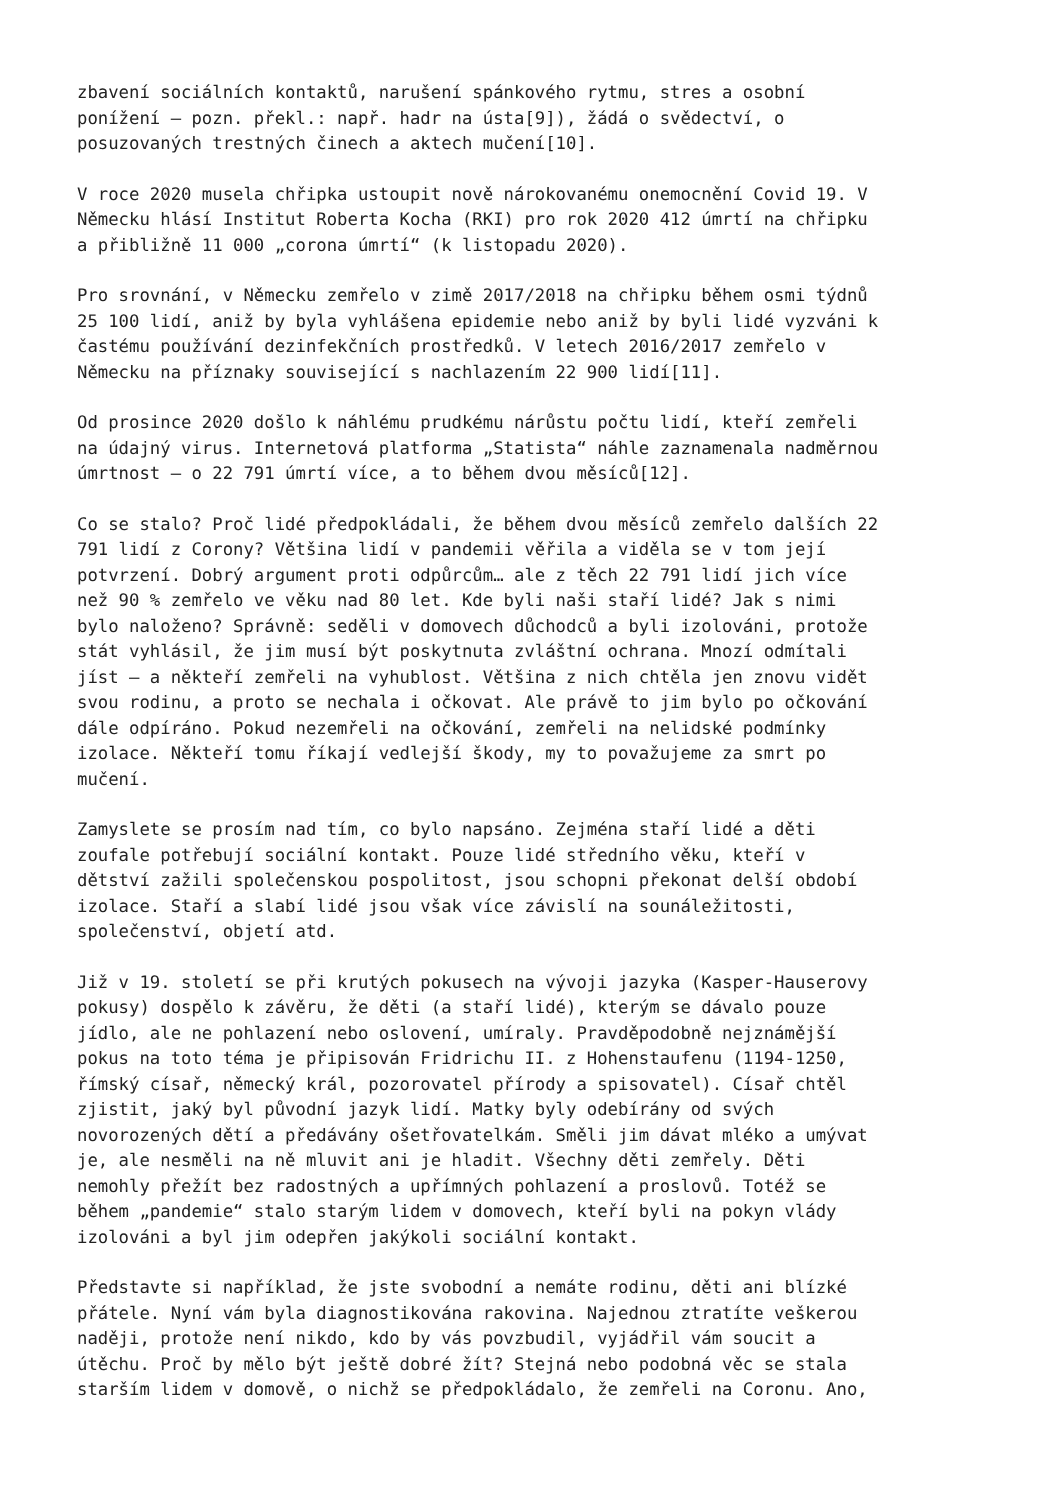zbavení sociálních kontaktů, narušení spánkového rytmu, stres a osobní ponížení – pozn. překl.: např. hadr na ústa[9]), žádá o svědectví, o posuzovaných trestných činech a aktech mučení[10].
V roce 2020 musela chřipka ustoupit nově nárokovanému onemocnění Covid 19. V Německu hlásí Institut Roberta Kocha (RKI) pro rok 2020 412 úmrtí na chřipku a přibližně 11 000 „corona úmrtí“ (k listopadu 2020).
Pro srovnání, v Německu zemřelo v zimě 2017/2018 na chřipku během osmi týdnů 25 100 lidí, aniž by byla vyhlášena epidemie nebo aniž by byli lidé vyzváni k častému používání dezinfekčních prostředků. V letech 2016/2017 zemřelo v Německu na příznaky související s nachlazením 22 900 lidí[11].
Od prosince 2020 došlo k náhlému prudkému nárůstu počtu lidí, kteří zemřeli na údajný virus. Internetová platforma „Statista“ náhle zaznamenala nadměrnou úmrtnost – o 22 791 úmrtí více, a to během dvou měsíců[12].
Co se stalo? Proč lidé předpokládali, že během dvou měsíců zemřelo dalších 22 791 lidí z Corony? Většina lidí v pandemii věřila a viděla se v tom její potvrzení. Dobrý argument proti odpůrcům… ale z těch 22 791 lidí jich více než 90 % zemřelo ve věku nad 80 let. Kde byli naši staří lidé? Jak s nimi bylo naloženo? Správně: seděli v domovech důchodců a byli izolováni, protože stát vyhlásil, že jim musí být poskytnuta zvláštní ochrana. Mnozí odmítali jíst – a někteří zemřeli na vyhublost. Většina z nich chtěla jen znovu vidět svou rodinu, a proto se nechala i očkovat. Ale právě to jim bylo po očkování dále odpíráno. Pokud nezemřeli na očkování, zemřeli na nelidské podmínky izolace. Někteří tomu říkají vedlejší škody, my to považujeme za smrt po mučení.
Zamyslete se prosím nad tím, co bylo napsáno. Zejména staří lidé a děti zoufale potřebují sociální kontakt. Pouze lidé středního věku, kteří v dětství zažili společenskou pospolitost, jsou schopni překonat delší období izolace. Staří a slabí lidé jsou však více závislí na sounáležitosti, společenství, objetí atd.
Již v 19. století se při krutých pokusech na vývoji jazyka (Kasper-Hauserovy pokusy) dospělo k závěru, že děti (a staří lidé), kterým se dávalo pouze jídlo, ale ne pohlazení nebo oslovení, umíraly. Pravděpodobně nejznámější pokus na toto téma je připisován Fridrichu II. z Hohenstaufenu (1194-1250, římský císař, německý král, pozorovatel přírody a spisovatel). Císař chtěl zjistit, jaký byl původní jazyk lidí. Matky byly odebírány od svých novorozených dětí a předávány ošetřovatelkám. Směli jim dávat mléko a umývat je, ale nesměli na ně mluvit ani je hladit. Všechny děti zemřely. Děti nemohly přežít bez radostných a upřímných pohlazení a proslovů. Totéž se během „pandemie“ stalo starým lidem v domovech, kteří byli na pokyn vlády izolováni a byl jim odepřen jakýkoli sociální kontakt.
Představte si například, že jste svobodní a nemáte rodinu, děti ani blízké přátele. Nyní vám byla diagnostikována rakovina. Najednou ztratíte veškerou naději, protože není nikdo, kdo by vás povzbudil, vyjádřil vám soucit a útěchu. Proč by mělo být ještě dobré žít? Stejná nebo podobná věc se stala starším lidem v domově, o nichž se předpokládalo, že zemřeli na Coronu. Ano,